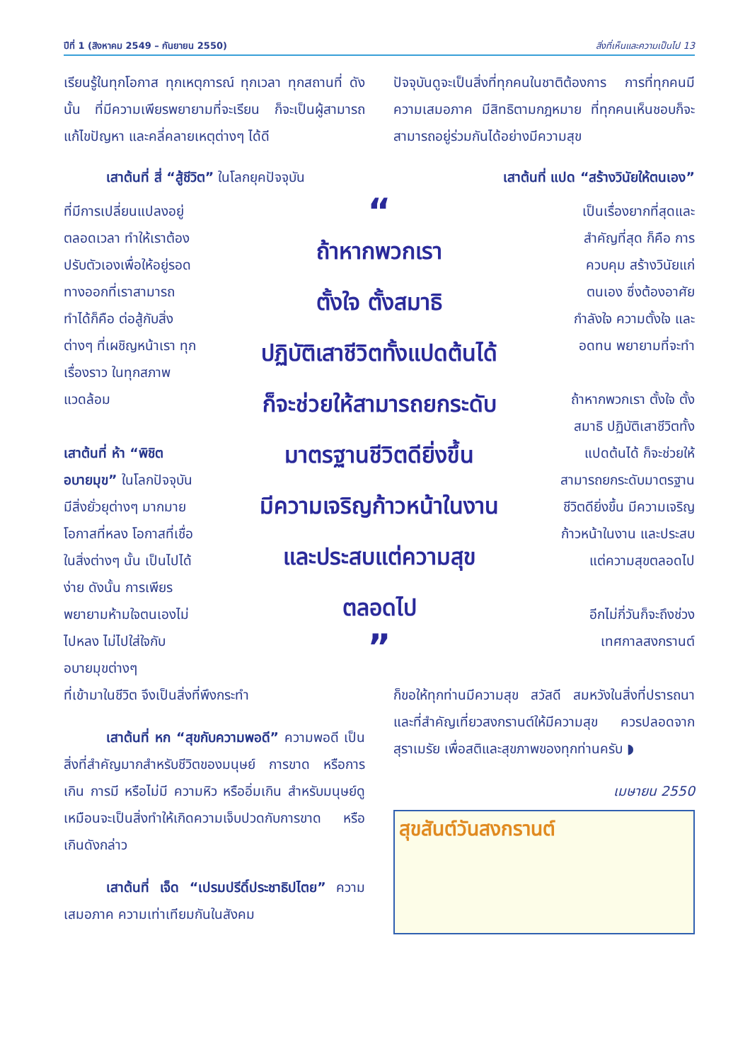ปีที่ 1 (สิงหาคม 2549 – กันยายน 2550) สิ่งที่เห็นและความเป็นไป 13
เรียนรู้ในทุกโอกาส ทุกเหตุการณ์ ทุกเวลา ทุกสถานที่ ดังนั้น ที่มีความเพียรพยายามที่จะเรียน ก็จะเป็นผู้สามารถแก้ไขปัญหา และคลี่คลายเหตุต่างๆ ได้ดี
ปัจจุบันดูจะเป็นสิ่งที่ทุกคนในชาติต้องการ การที่ทุกคนมีความเสมอภาค มีสิทธิตามกฎหมาย ที่ทุกคนเห็นชอบก็จะสามารถอยู่ร่วมกันได้อย่างมีความสุข
เสาต้นที่ สี่ “สู้ชีวิต” ในโลกยุคปัจจุบัน
เสาต้นที่ แปด “สร้างวินัยให้ตนเอง”
ที่มีการเปลี่ยนแปลงอยู่ตลอดเวลา ทำให้เราต้องปรับตัวเองเพื่อให้อยู่รอด ทางออกที่เราสามารถทำได้ก็คือ ต่อสู้กับสิ่งต่างๆ ที่เผชิญหน้าเรา ทุกเรื่องราว ในทุกสภาพแวดล้อม
เสาต้นที่ ห้า “พิชิตอบายมุข” ในโลกปัจจุบันมีสิ่งยั่วยุต่างๆ มากมาย โอกาสที่หลง โอกาสที่เชื่อในสิ่งต่างๆ นั้น เป็นไปได้ง่าย ดังนั้น การเพียรพยายามห้ามใจตนเองไม่ไปหลง ไม่ไปใส่ใจกับอบายมุขต่างๆ
“
ถ้าหากพวกเรา
ตั้งใจ ตั้งสมาธิ
ปฏิบัติเสาชีวิตทั้งแปดต้นได้
ก็จะช่วยให้สามารถยกระดับ
มาตรฐานชีวิตดียิ่งขึ้น
มีความเจริญก้าวหน้าในงาน
และประสบแต่ความสุข
ตลอดไป
”
เป็นเรื่องยากที่สุดและสำคัญที่สุด ก็คือ การควบคุม สร้างวินัยแก่ตนเอง ซึ่งต้องอาศัยกำลังใจ ความตั้งใจ และอดทน พยายามที่จะทำ
ถ้าหากพวกเรา ตั้งใจ ตั้งสมาธิ ปฏิบัติเสาชีวิตทั้งแปดต้นได้ ก็จะช่วยให้สามารถยกระดับมาตรฐานชีวิตดียิ่งขึ้น มีความเจริญก้าวหน้าในงาน และประสบแต่ความสุขตลอดไป
อีกไม่กี่วันก็จะถึงช่วงเทศกาลสงกรานต์
ที่เข้ามาในชีวิต จึงเป็นสิ่งที่พึงกระทำ
เสาต้นที่ หก “สุขกับความพอดี” ความพอดี เป็นสิ่งที่สำคัญมากสำหรับชีวิตของมนุษย์ การขาด หรือการเกิน การมี หรือไม่มี ความหิว หรืออิ่มเกิน สำหรับมนุษย์ดูเหมือนจะเป็นสิ่งทำให้เกิดความเจ็บปวดกับการขาด หรือเกินดังกล่าว
เสาต้นที่ เจ็ด “เปรมปรีดิ์ประชาธิปไตย” ความเสมอภาค ความเท่าเทียมกันในสังคม
ก็ขอให้ทุกท่านมีความสุข สวัสดี สมหวังในสิ่งที่ปรารถนา และที่สำคัญเที่ยวสงกรานต์ให้มีความสุข ควรปลอดจากสุราเมรัย เพื่อสติและสุขภาพของทุกท่านครับ ◗
เมษายน 2550
สุขสันต์วันสงกรานต์